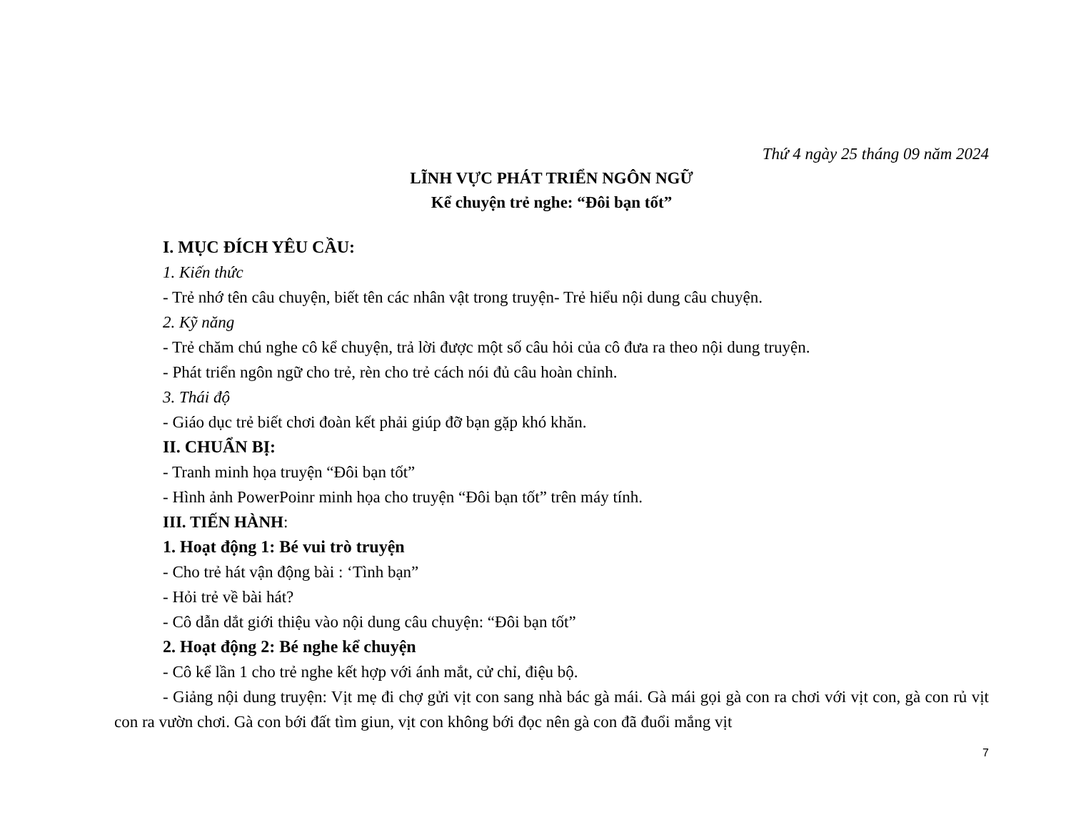Thứ 4 ngày 25 tháng 09 năm 2024
LĨNH VỰC PHÁT TRIỂN NGÔN NGỮ
Kể chuyện trẻ nghe: “Đôi bạn tốt”
I. MỤC ĐÍCH YÊU CẦU:
1. Kiến thức
- Trẻ nhớ tên câu chuyện, biết tên các nhân vật trong truyện- Trẻ hiểu nội dung câu chuyện.
2. Kỹ năng
- Trẻ chăm chú nghe cô kể chuyện, trả lời được một số câu hỏi của cô đưa ra theo nội dung truyện.
- Phát triển ngôn ngữ cho trẻ, rèn cho trẻ cách nói đủ câu hoàn chỉnh.
3. Thái độ
- Giáo dục trẻ biết chơi đoàn kết phải giúp đỡ bạn gặp khó khăn.
II. CHUẨN BỊ:
- Tranh minh họa truyện “Đôi bạn tốt”
- Hình ảnh PowerPoinr minh họa cho truyện “Đôi bạn tốt” trên máy tính.
III. TIẾN HÀNH:
1. Hoạt động 1: Bé vui trò truyện
- Cho trẻ hát vận động bài : ‘Tình bạn”
- Hỏi trẻ về bài hát?
- Cô dẫn dắt giới thiệu vào nội dung câu chuyện: “Đôi bạn tốt”
2. Hoạt động 2: Bé nghe kể chuyện
- Cô kể lần 1 cho trẻ nghe kết hợp với ánh mắt, cử chỉ, điệu bộ.
- Giảng nội dung truyện: Vịt mẹ đi chợ gửi vịt con sang nhà bác gà mái. Gà mái gọi gà con ra chơi với vịt con, gà con rủ vịt con ra vườn chơi. Gà con bới đất tìm giun, vịt con không bới đọc nên gà con đã đuổi mắng vịt
7